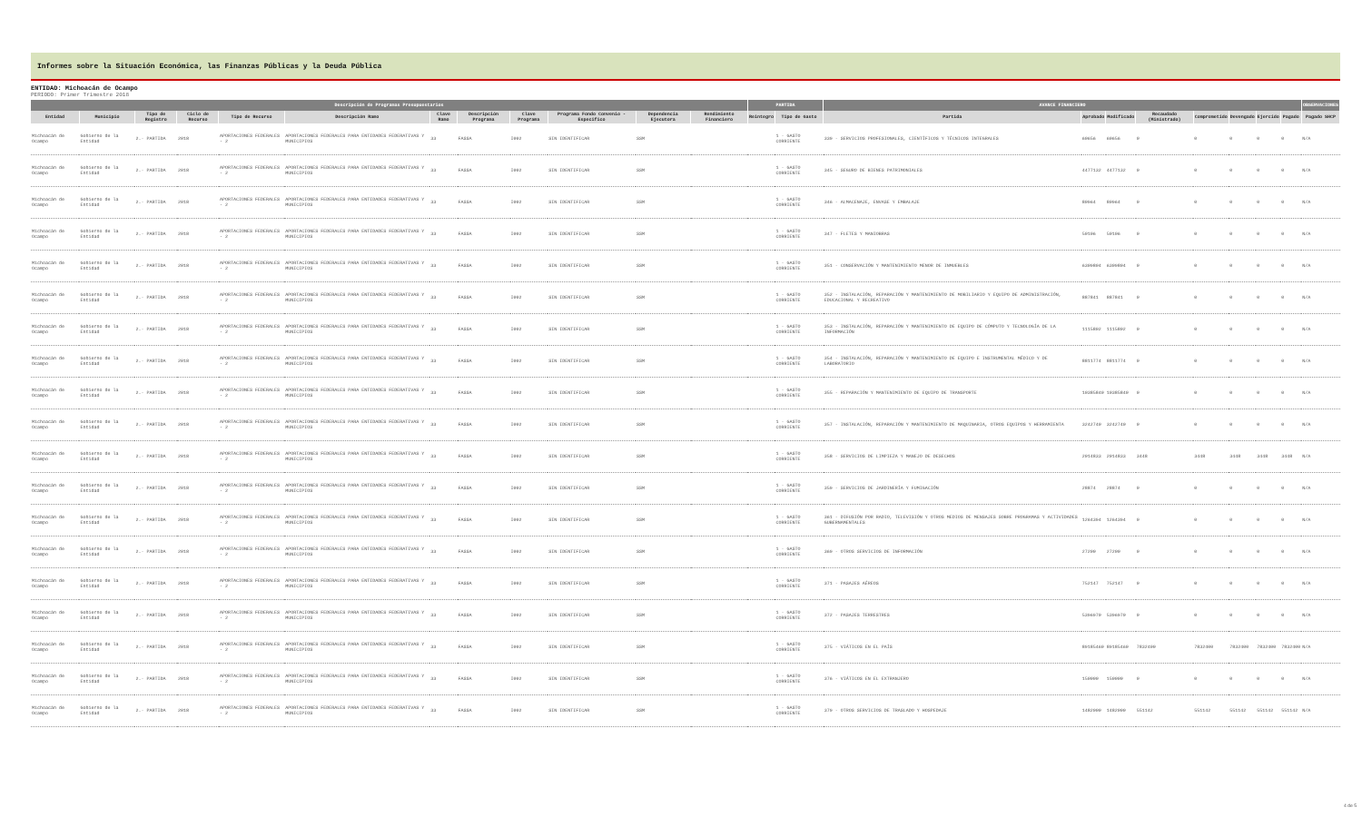Informes sobre la Situación Económica, las Finanzas Públicas y la Deuda Pública
ENTIDAD: Michoacán de Ocampo
PERIODO: Primer Trimestre 2018
| Descripción de Programas Presupuestarios | | | | | | | | | | | | PARTIDA | | AVANCE FINANCIERO | | | | | | | | OBSERVACIONES |
| --- | --- | --- | --- | --- | --- | --- | --- | --- | --- | --- | --- | --- | --- | --- | --- | --- | --- | --- | --- | --- | --- | --- |
| Entidad | Municipio | Tipo de Registro | Ciclo de Recurso | Tipo de Recurso | Descripción Ramo | Clave Ramo | Descripción Programa | Clave Programa | Programa Fondo Convenio - Especifico | Dependencia Ejecutora | Rendimiento Financiero | Reintegro | Tipo de Gasto | Partida | Aprobado | Modificado | Recaudado (Ministrado) | Comprometido | Devengado | Ejercido | Pagado | Pagado SHCP |
| Michoacán de Ocampo | Gobierno de la Entidad | 2.- PARTIDA | 2018 | APORTACIONES FEDERALES - 2 | APORTACIONES FEDERALES PARA ENTIDADES FEDERATIVAS Y MUNICIPIOS | 33 | FASSA | I002 | SIN IDENTIFICAR | SSM | | | 1 - GASTO CORRIENTE | 339 - SERVICIOS PROFESIONALES, CIENTÍFICOS Y TÉCNICOS INTEGRALES | 60656 | 60656 | 0 | 0 | 0 | 0 | 0 | N/A |
| Michoacán de Ocampo | Gobierno de la Entidad | 2.- PARTIDA | 2018 | APORTACIONES FEDERALES - 2 | APORTACIONES FEDERALES PARA ENTIDADES FEDERATIVAS Y MUNICIPIOS | 33 | FASSA | I002 | SIN IDENTIFICAR | SSM | | | 1 - GASTO CORRIENTE | 345 - SEGURO DE BIENES PATRIMONIALES | 4477132 | 4477132 | 0 | 0 | 0 | 0 | 0 | N/A |
| Michoacán de Ocampo | Gobierno de la Entidad | 2.- PARTIDA | 2018 | APORTACIONES FEDERALES - 2 | APORTACIONES FEDERALES PARA ENTIDADES FEDERATIVAS Y MUNICIPIOS | 33 | FASSA | I002 | SIN IDENTIFICAR | SSM | | | 1 - GASTO CORRIENTE | 346 - ALMACENAJE, ENVASE Y EMBALAJE | 80964 | 80964 | 0 | 0 | 0 | 0 | 0 | N/A |
| Michoacán de Ocampo | Gobierno de la Entidad | 2.- PARTIDA | 2018 | APORTACIONES FEDERALES - 2 | APORTACIONES FEDERALES PARA ENTIDADES FEDERATIVAS Y MUNICIPIOS | 33 | FASSA | I002 | SIN IDENTIFICAR | SSM | | | 1 - GASTO CORRIENTE | 347 - FLETES Y MANIOBRAS | 50106 | 50106 | 0 | 0 | 0 | 0 | 0 | N/A |
| Michoacán de Ocampo | Gobierno de la Entidad | 2.- PARTIDA | 2018 | APORTACIONES FEDERALES - 2 | APORTACIONES FEDERALES PARA ENTIDADES FEDERATIVAS Y MUNICIPIOS | 33 | FASSA | I002 | SIN IDENTIFICAR | SSM | | | 1 - GASTO CORRIENTE | 351 - CONSERVACIÓN Y MANTENIMIENTO MENOR DE INMUEBLES | 6309804 | 6309804 | 0 | 0 | 0 | 0 | 0 | N/A |
| Michoacán de Ocampo | Gobierno de la Entidad | 2.- PARTIDA | 2018 | APORTACIONES FEDERALES - 2 | APORTACIONES FEDERALES PARA ENTIDADES FEDERATIVAS Y MUNICIPIOS | 33 | FASSA | I002 | SIN IDENTIFICAR | SSM | | | 1 - GASTO CORRIENTE | 352 - INSTALACIÓN, REPARACIÓN Y MANTENIMIENTO DE MOBILIARIO Y EQUIPO DE ADMINISTRACIÓN, EDUCACIONAL Y RECREATIVO | 887841 | 887841 | 0 | 0 | 0 | 0 | 0 | N/A |
| Michoacán de Ocampo | Gobierno de la Entidad | 2.- PARTIDA | 2018 | APORTACIONES FEDERALES - 2 | APORTACIONES FEDERALES PARA ENTIDADES FEDERATIVAS Y MUNICIPIOS | 33 | FASSA | I002 | SIN IDENTIFICAR | SSM | | | 1 - GASTO CORRIENTE | 353 - INSTALACIÓN, REPARACIÓN Y MANTENIMIENTO DE EQUIPO DE CÓMPUTO Y TECNOLOGÍA DE LA INFORMACIÓN | 1115802 | 1115802 | 0 | 0 | 0 | 0 | 0 | N/A |
| Michoacán de Ocampo | Gobierno de la Entidad | 2.- PARTIDA | 2018 | APORTACIONES FEDERALES - 2 | APORTACIONES FEDERALES PARA ENTIDADES FEDERATIVAS Y MUNICIPIOS | 33 | FASSA | I002 | SIN IDENTIFICAR | SSM | | | 1 - GASTO CORRIENTE | 354 - INSTALACIÓN, REPARACIÓN Y MANTENIMIENTO DE EQUIPO E INSTRUMENTAL MÉDICO Y DE LABORATORIO | 8811774 | 8811774 | 0 | 0 | 0 | 0 | 0 | N/A |
| Michoacán de Ocampo | Gobierno de la Entidad | 2.- PARTIDA | 2018 | APORTACIONES FEDERALES - 2 | APORTACIONES FEDERALES PARA ENTIDADES FEDERATIVAS Y MUNICIPIOS | 33 | FASSA | I002 | SIN IDENTIFICAR | SSM | | | 1 - GASTO CORRIENTE | 355 - REPARACIÓN Y MANTENIMIENTO DE EQUIPO DE TRANSPORTE | 10385840 | 10385840 | 0 | 0 | 0 | 0 | 0 | N/A |
| Michoacán de Ocampo | Gobierno de la Entidad | 2.- PARTIDA | 2018 | APORTACIONES FEDERALES - 2 | APORTACIONES FEDERALES PARA ENTIDADES FEDERATIVAS Y MUNICIPIOS | 33 | FASSA | I002 | SIN IDENTIFICAR | SSM | | | 1 - GASTO CORRIENTE | 357 - INSTALACIÓN, REPARACIÓN Y MANTENIMIENTO DE MAQUINARIA, OTROS EQUIPOS Y HERRAMIENTA | 3242740 | 3242740 | 0 | 0 | 0 | 0 | 0 | N/A |
| Michoacán de Ocampo | Gobierno de la Entidad | 2.- PARTIDA | 2018 | APORTACIONES FEDERALES - 2 | APORTACIONES FEDERALES PARA ENTIDADES FEDERATIVAS Y MUNICIPIOS | 33 | FASSA | I002 | SIN IDENTIFICAR | SSM | | | 1 - GASTO CORRIENTE | 358 - SERVICIOS DE LIMPIEZA Y MANEJO DE DESECHOS | 2014833 | 2014833 | 3448 | 3448 | 3448 | 3448 | 3448 | N/A |
| Michoacán de Ocampo | Gobierno de la Entidad | 2.- PARTIDA | 2018 | APORTACIONES FEDERALES - 2 | APORTACIONES FEDERALES PARA ENTIDADES FEDERATIVAS Y MUNICIPIOS | 33 | FASSA | I002 | SIN IDENTIFICAR | SSM | | | 1 - GASTO CORRIENTE | 359 - SERVICIOS DE JARDINERÍA Y FUMIGACIÓN | 28874 | 28874 | 0 | 0 | 0 | 0 | 0 | N/A |
| Michoacán de Ocampo | Gobierno de la Entidad | 2.- PARTIDA | 2018 | APORTACIONES FEDERALES - 2 | APORTACIONES FEDERALES PARA ENTIDADES FEDERATIVAS Y MUNICIPIOS | 33 | FASSA | I002 | SIN IDENTIFICAR | SSM | | | 1 - GASTO CORRIENTE | 361 - DIFUSIÓN POR RADIO, TELEVISIÓN Y OTROS MEDIOS DE MENSAJES SOBRE PROGRAMAS Y ACTIVIDADES GUBERNAMENTALES | 1264394 | 1264394 | 0 | 0 | 0 | 0 | 0 | N/A |
| Michoacán de Ocampo | Gobierno de la Entidad | 2.- PARTIDA | 2018 | APORTACIONES FEDERALES - 2 | APORTACIONES FEDERALES PARA ENTIDADES FEDERATIVAS Y MUNICIPIOS | 33 | FASSA | I002 | SIN IDENTIFICAR | SSM | | | 1 - GASTO CORRIENTE | 369 - OTROS SERVICIOS DE INFORMACIÓN | 27200 | 27200 | 0 | 0 | 0 | 0 | 0 | N/A |
| Michoacán de Ocampo | Gobierno de la Entidad | 2.- PARTIDA | 2018 | APORTACIONES FEDERALES - 2 | APORTACIONES FEDERALES PARA ENTIDADES FEDERATIVAS Y MUNICIPIOS | 33 | FASSA | I002 | SIN IDENTIFICAR | SSM | | | 1 - GASTO CORRIENTE | 371 - PASAJES AÉREOS | 752147 | 752147 | 0 | 0 | 0 | 0 | 0 | N/A |
| Michoacán de Ocampo | Gobierno de la Entidad | 2.- PARTIDA | 2018 | APORTACIONES FEDERALES - 2 | APORTACIONES FEDERALES PARA ENTIDADES FEDERATIVAS Y MUNICIPIOS | 33 | FASSA | I002 | SIN IDENTIFICAR | SSM | | | 1 - GASTO CORRIENTE | 372 - PASAJES TERRESTRES | 5396970 | 5396970 | 0 | 0 | 0 | 0 | 0 | N/A |
| Michoacán de Ocampo | Gobierno de la Entidad | 2.- PARTIDA | 2018 | APORTACIONES FEDERALES - 2 | APORTACIONES FEDERALES PARA ENTIDADES FEDERATIVAS Y MUNICIPIOS | 33 | FASSA | I002 | SIN IDENTIFICAR | SSM | | | 1 - GASTO CORRIENTE | 375 - VIÁTICOS EN EL PAÍS | 89185460 | 89185460 | 7832400 | 7832400 | 7832400 | 7832400 | 7832400 | N/A |
| Michoacán de Ocampo | Gobierno de la Entidad | 2.- PARTIDA | 2018 | APORTACIONES FEDERALES - 2 | APORTACIONES FEDERALES PARA ENTIDADES FEDERATIVAS Y MUNICIPIOS | 33 | FASSA | I002 | SIN IDENTIFICAR | SSM | | | 1 - GASTO CORRIENTE | 376 - VIÁTICOS EN EL EXTRANJERO | 150000 | 150000 | 0 | 0 | 0 | 0 | 0 | N/A |
| Michoacán de Ocampo | Gobierno de la Entidad | 2.- PARTIDA | 2018 | APORTACIONES FEDERALES - 2 | APORTACIONES FEDERALES PARA ENTIDADES FEDERATIVAS Y MUNICIPIOS | 33 | FASSA | I002 | SIN IDENTIFICAR | SSM | | | 1 - GASTO CORRIENTE | 379 - OTROS SERVICIOS DE TRASLADO Y HOSPEDAJE | 1482000 | 1482000 | 551142 | 551142 | 551142 | 551142 | 551142 | N/A |
4 de 5